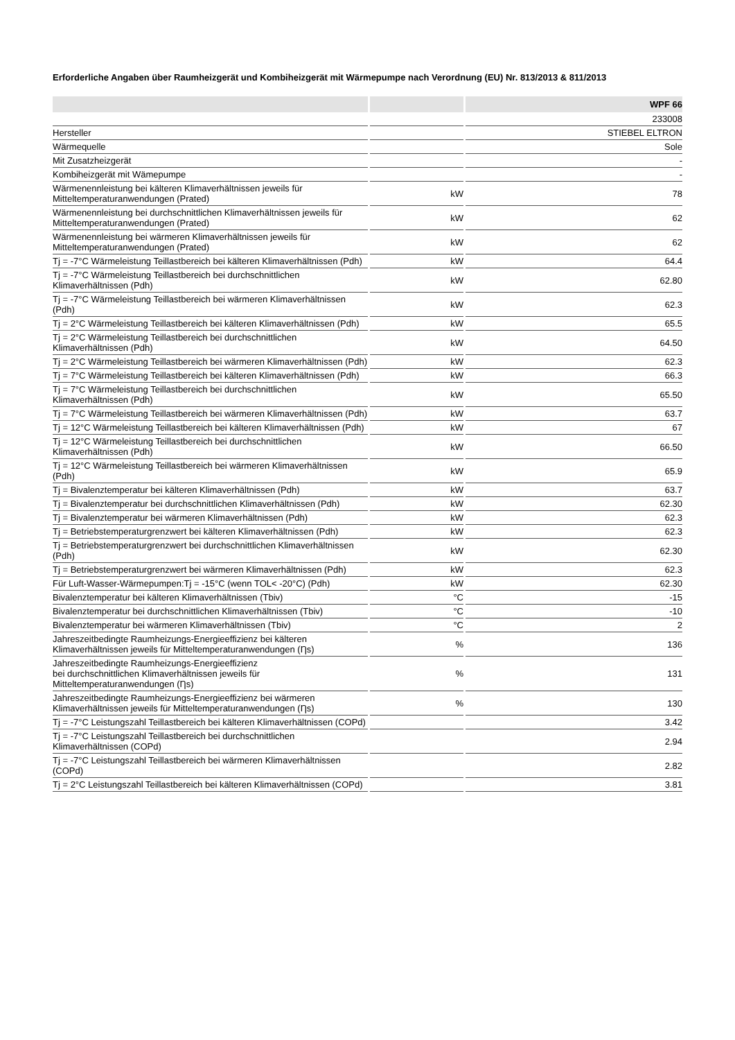Erforderliche Angaben über Raumheizgerät und Kombiheizgerät mit Wärmepumpe nach Verordnung (EU) Nr. 813/2013 & 811/2013
| | | WPF 66 |
| --- | --- | --- |
| | | 233008 |
| Hersteller | | STIEBEL ELTRON |
| Wärmequelle | | Sole |
| Mit Zusatzheizgerät | | - |
| Kombiheizgerät mit Wämepumpe | | - |
| Wärmenennleistung bei kälteren Klimaverhältnissen jeweils für Mitteltemperaturanwendungen (Prated) | kW | 78 |
| Wärmenennleistung bei durchschnittlichen Klimaverhältnissen jeweils für Mitteltemperaturanwendungen (Prated) | kW | 62 |
| Wärmenennleistung bei wärmeren Klimaverhältnissen jeweils für Mitteltemperaturanwendungen (Prated) | kW | 62 |
| Tj = -7°C Wärmeleistung Teillastbereich bei kälteren Klimaverhältnissen (Pdh) | kW | 64.4 |
| Tj = -7°C Wärmeleistung Teillastbereich bei durchschnittlichen Klimaverhältnissen (Pdh) | kW | 62.80 |
| Tj = -7°C Wärmeleistung Teillastbereich bei wärmeren Klimaverhältnissen (Pdh) | kW | 62.3 |
| Tj = 2°C Wärmeleistung Teillastbereich bei kälteren Klimaverhältnissen (Pdh) | kW | 65.5 |
| Tj = 2°C Wärmeleistung Teillastbereich bei durchschnittlichen Klimaverhältnissen (Pdh) | kW | 64.50 |
| Tj = 2°C Wärmeleistung Teillastbereich bei wärmeren Klimaverhältnissen (Pdh) | kW | 62.3 |
| Tj = 7°C Wärmeleistung Teillastbereich bei kälteren Klimaverhältnissen (Pdh) | kW | 66.3 |
| Tj = 7°C Wärmeleistung Teillastbereich bei durchschnittlichen Klimaverhältnissen (Pdh) | kW | 65.50 |
| Tj = 7°C Wärmeleistung Teillastbereich bei wärmeren Klimaverhältnissen (Pdh) | kW | 63.7 |
| Tj = 12°C Wärmeleistung Teillastbereich bei kälteren Klimaverhältnissen (Pdh) | kW | 67 |
| Tj = 12°C Wärmeleistung Teillastbereich bei durchschnittlichen Klimaverhältnissen (Pdh) | kW | 66.50 |
| Tj = 12°C Wärmeleistung Teillastbereich bei wärmeren Klimaverhältnissen (Pdh) | kW | 65.9 |
| Tj = Bivalenztemperatur bei kälteren Klimaverhältnissen (Pdh) | kW | 63.7 |
| Tj = Bivalenztemperatur bei durchschnittlichen Klimaverhältnissen (Pdh) | kW | 62.30 |
| Tj = Bivalenztemperatur bei wärmeren Klimaverhältnissen (Pdh) | kW | 62.3 |
| Tj = Betriebstemperaturgrenzwert bei kälteren Klimaverhältnissen (Pdh) | kW | 62.3 |
| Tj = Betriebstemperaturgrenzwert bei durchschnittlichen Klimaverhältnissen (Pdh) | kW | 62.30 |
| Tj = Betriebstemperaturgrenzwert bei wärmeren Klimaverhältnissen (Pdh) | kW | 62.3 |
| Für Luft-Wasser-Wärmepumpen:Tj = -15°C (wenn TOL< -20°C) (Pdh) | kW | 62.30 |
| Bivalenztemperatur bei kälteren Klimaverhältnissen (Tbiv) | °C | -15 |
| Bivalenztemperatur bei durchschnittlichen Klimaverhältnissen (Tbiv) | °C | -10 |
| Bivalenztemperatur bei wärmeren Klimaverhältnissen (Tbiv) | °C | 2 |
| Jahreszeitbedingte Raumheizungs-Energieeffizienz bei kälteren Klimaverhältnissen jeweils für Mitteltemperaturanwendungen (Ƞs) | % | 136 |
| Jahreszeitbedingte Raumheizungs-Energieeffizienz bei durchschnittlichen Klimaverhältnissen jeweils für Mitteltemperaturanwendungen (Ƞs) | % | 131 |
| Jahreszeitbedingte Raumheizungs-Energieeffizienz bei wärmeren Klimaverhältnissen jeweils für Mitteltemperaturanwendungen (Ƞs) | % | 130 |
| Tj = -7°C Leistungszahl Teillastbereich bei kälteren Klimaverhältnissen (COPd) | | 3.42 |
| Tj = -7°C Leistungszahl Teillastbereich bei durchschnittlichen Klimaverhältnissen (COPd) | | 2.94 |
| Tj = -7°C Leistungszahl Teillastbereich bei wärmeren Klimaverhältnissen (COPd) | | 2.82 |
| Tj = 2°C Leistungszahl Teillastbereich bei kälteren Klimaverhältnissen (COPd) | | 3.81 |